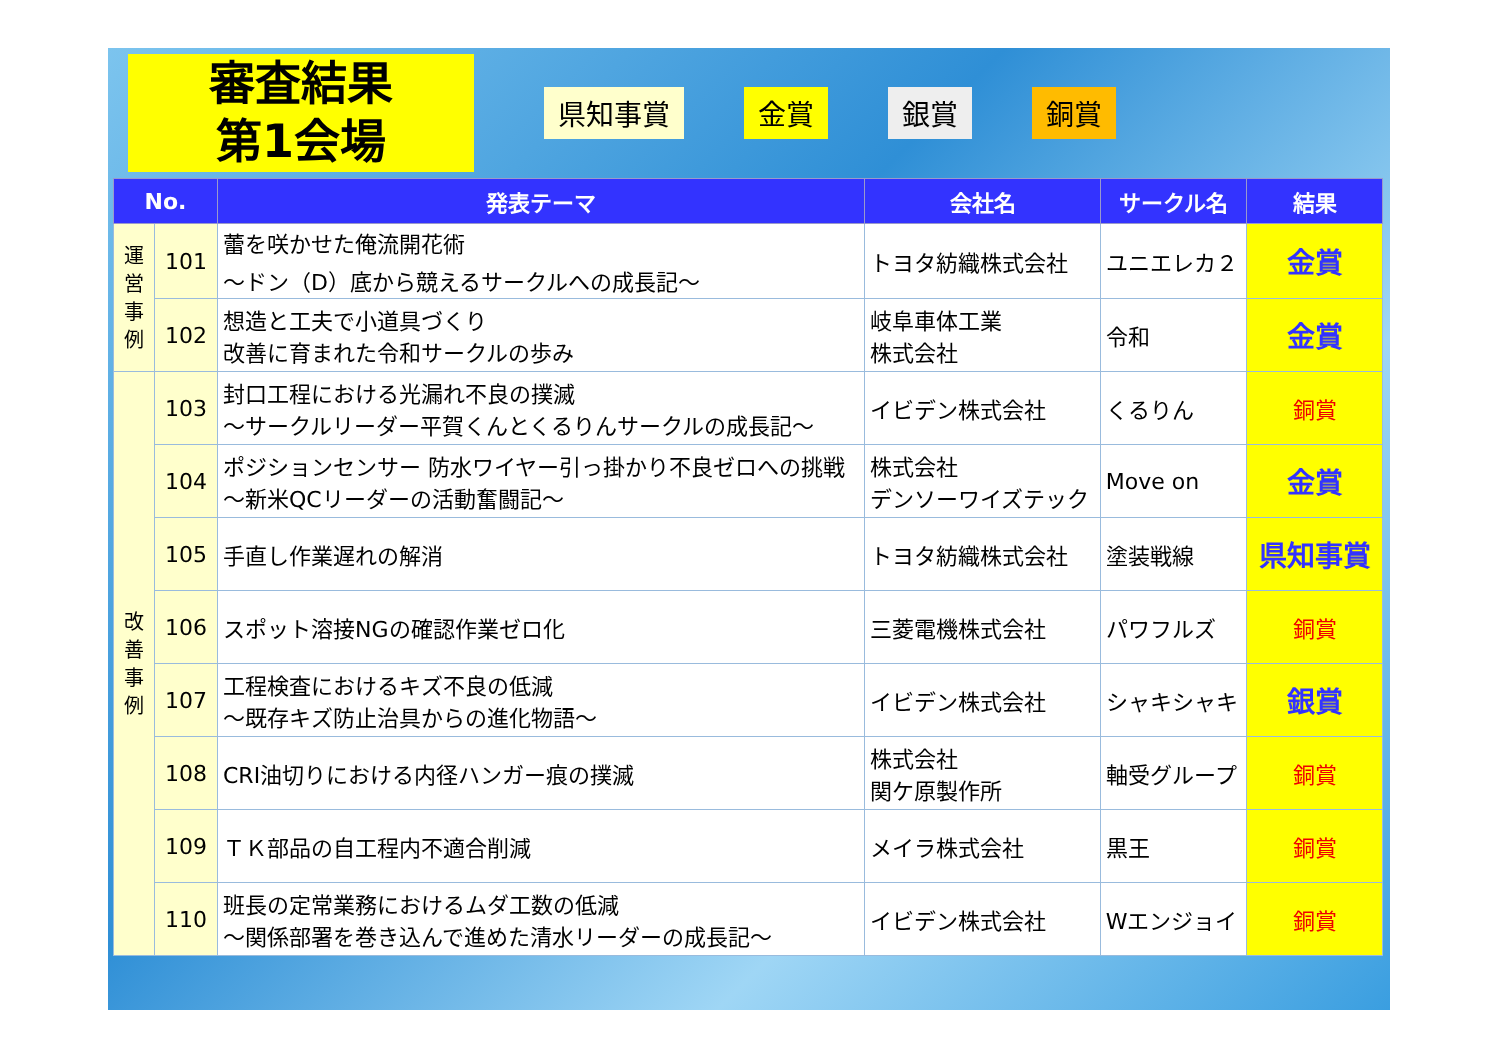審査結果
第1会場
県知事賞 金賞 銀賞 銅賞
| No. | | 発表テーマ | 会社名 | サークル名 | 結果 |
| --- | --- | --- | --- | --- | --- |
| 運 営 事 例 | 101 | 蕾を咲かせた俺流開花術 ～ドン（D）底から競えるサークルへの成長記～ | トヨタ紡織株式会社 | ユニエレカ２ | 金賞 |
| | 102 | 想造と工夫で小道具づくり 改善に育まれた令和サークルの歩み | 岐阜車体工業 株式会社 | 令和 | 金賞 |
| 改 善 事 例 | 103 | 封口工程における光漏れ不良の撲滅 ～サークルリーダー平賀くんとくるりんサークルの成長記～ | イビデン株式会社 | くるりん | 銅賞 |
| | 104 | ポジションセンサー 防水ワイヤー引っ掛かり不良ゼロへの挑戦 ～新米QCリーダーの活動奮闘記～ | 株式会社 デンソーワイズテック | Move on | 金賞 |
| | 105 | 手直し作業遅れの解消 | トヨタ紡織株式会社 | 塗装戦線 | 県知事賞 |
| | 106 | スポット溶接NGの確認作業ゼロ化 | 三菱電機株式会社 | パワフルズ | 銅賞 |
| | 107 | 工程検査におけるキズ不良の低減 ～既存キズ防止治具からの進化物語～ | イビデン株式会社 | シャキシャキ | 銀賞 |
| | 108 | CRI油切りにおける内径ハンガー痕の撲滅 | 株式会社 関ケ原製作所 | 軸受グループ | 銅賞 |
| | 109 | ＴＫ部品の自工程内不適合削減 | メイラ株式会社 | 黒王 | 銅賞 |
| | 110 | 班長の定常業務におけるムダ工数の低減 ～関係部署を巻き込んで進めた清水リーダーの成長記～ | イビデン株式会社 | Wエンジョイ | 銅賞 |